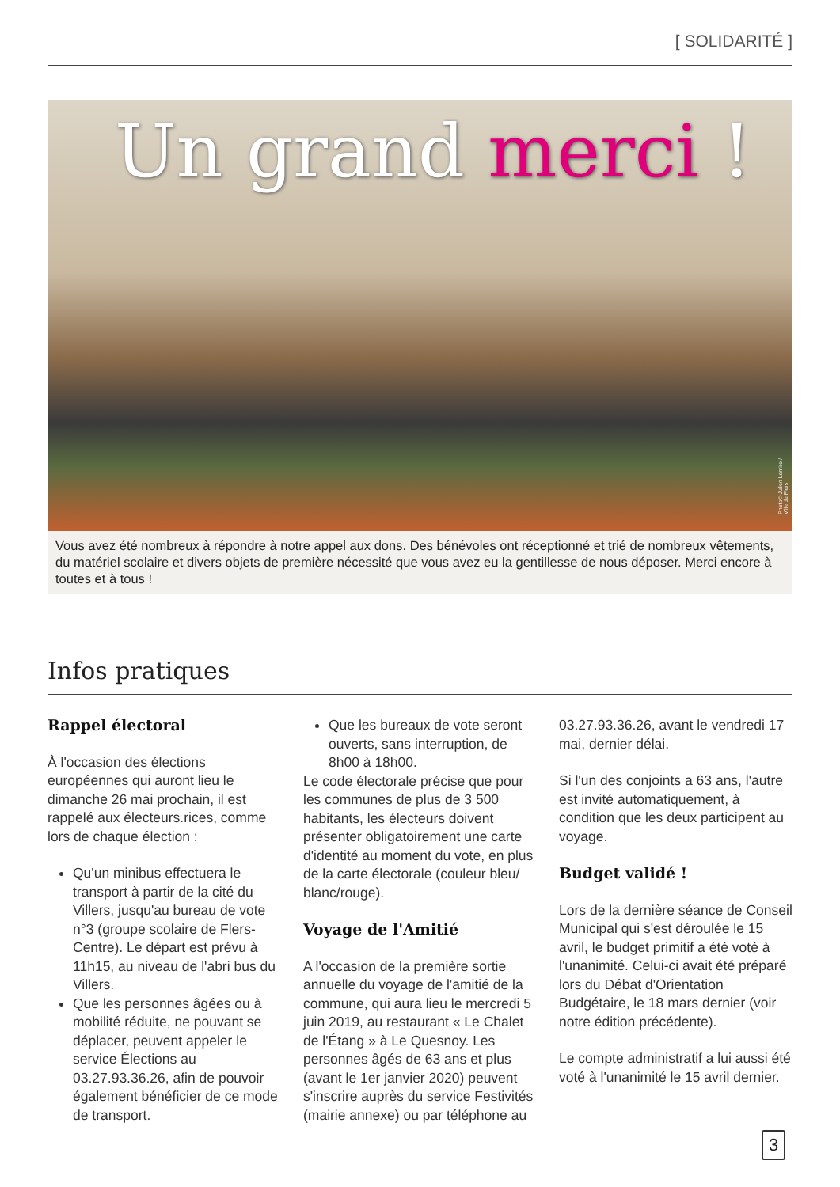[ SOLIDARITÉ ]
Un grand merci !
Photo© Julien Lemire / Ville de Flers
Vous avez été nombreux à répondre à notre appel aux dons. Des bénévoles ont réceptionné et trié de nombreux vêtements, du matériel scolaire et divers objets de première nécessité que vous avez eu la gentillesse de nous déposer. Merci encore à toutes et à tous !
Infos pratiques
Rappel électoral
À l'occasion des élections européennes qui auront lieu le dimanche 26 mai prochain, il est rappelé aux électeurs.rices, comme lors de chaque élection :
Qu'un minibus effectuera le transport à partir de la cité du Villers, jusqu'au bureau de vote n°3 (groupe scolaire de Flers-Centre). Le départ est prévu à 11h15, au niveau de l'abri bus du Villers.
Que les personnes âgées ou à mobilité réduite, ne pouvant se déplacer, peuvent appeler le service Élections au 03.27.93.36.26, afin de pouvoir également bénéficier de ce mode de transport.
Que les bureaux de vote seront ouverts, sans interruption, de 8h00 à 18h00.
Le code électorale précise que pour les communes de plus de 3 500 habitants, les électeurs doivent présenter obligatoirement une carte d'identité au moment du vote, en plus de la carte électorale (couleur bleu/ blanc/rouge).
Voyage de l'Amitié
A l'occasion de la première sortie annuelle du voyage de l'amitié de la commune, qui aura lieu le mercredi 5 juin 2019, au restaurant « Le Chalet de l'Étang » à Le Quesnoy. Les personnes âgés de 63 ans et plus (avant le 1er janvier 2020) peuvent s'inscrire auprès du service Festivités (mairie annexe) ou par téléphone au 03.27.93.36.26, avant le vendredi 17 mai, dernier délai.
Si l'un des conjoints a 63 ans, l'autre est invité automatiquement, à condition que les deux participent au voyage.
Budget validé !
Lors de la dernière séance de Conseil Municipal qui s'est déroulée le 15 avril, le budget primitif a été voté à l'unanimité. Celui-ci avait été préparé lors du Débat d'Orientation Budgétaire, le 18 mars dernier (voir notre édition précédente).
Le compte administratif a lui aussi été voté à l'unanimité le 15 avril dernier.
3